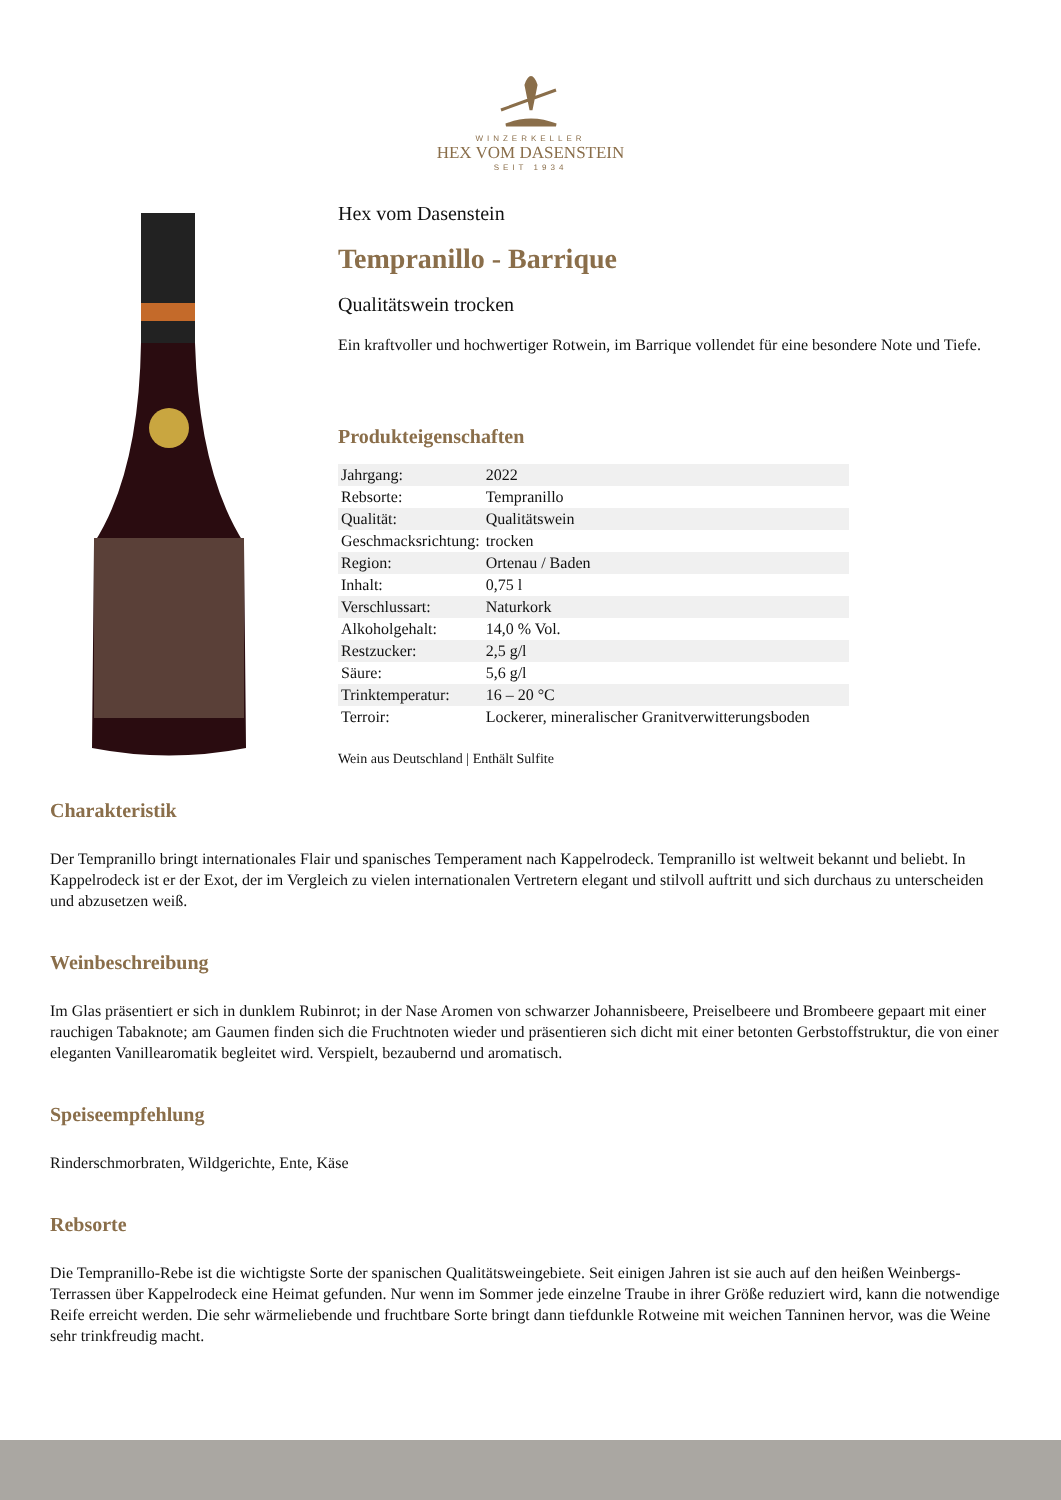WINZERKELLER
HEX VOM DASENSTEIN
SEIT 1934
Hex vom Dasenstein
Tempranillo - Barrique
Qualitätswein trocken
Ein kraftvoller und hochwertiger Rotwein, im Barrique vollendet für eine besondere Note und Tiefe.
Produkteigenschaften
| Jahrgang: | 2022 |
| Rebsorte: | Tempranillo |
| Qualität: | Qualitätswein |
| Geschmacksrichtung: | trocken |
| Region: | Ortenau / Baden |
| Inhalt: | 0,75 l |
| Verschlussart: | Naturkork |
| Alkoholgehalt: | 14,0 % Vol. |
| Restzucker: | 2,5 g/l |
| Säure: | 5,6 g/l |
| Trinktemperatur: | 16 – 20 °C |
| Terroir: | Lockerer, mineralischer Granitverwitterungsboden |
Wein aus Deutschland | Enthält Sulfite
Charakteristik
Der Tempranillo bringt internationales Flair und spanisches Temperament nach Kappelrodeck. Tempranillo ist weltweit bekannt und beliebt. In Kappelrodeck ist er der Exot, der im Vergleich zu vielen internationalen Vertretern elegant und stilvoll auftritt und sich durchaus zu unterscheiden und abzusetzen weiß.
Weinbeschreibung
Im Glas präsentiert er sich in dunklem Rubinrot; in der Nase Aromen von schwarzer Johannisbeere, Preiselbeere und Brombeere gepaart mit einer rauchigen Tabaknote; am Gaumen finden sich die Fruchtnoten wieder und präsentieren sich dicht mit einer betonten Gerbstoffstruktur, die von einer eleganten Vanillearomatik begleitet wird. Verspielt, bezaubernd und aromatisch.
Speiseempfehlung
Rinderschmorbraten, Wildgerichte, Ente, Käse
Rebsorte
Die Tempranillo-Rebe ist die wichtigste Sorte der spanischen Qualitätsweingebiete. Seit einigen Jahren ist sie auch auf den heißen Weinbergs-Terrassen über Kappelrodeck eine Heimat gefunden. Nur wenn im Sommer jede einzelne Traube in ihrer Größe reduziert wird, kann die notwendige Reife erreicht werden. Die sehr wärmeliebende und fruchtbare Sorte bringt dann tiefdunkle Rotweine mit weichen Tanninen hervor, was die Weine sehr trinkfreudig macht.